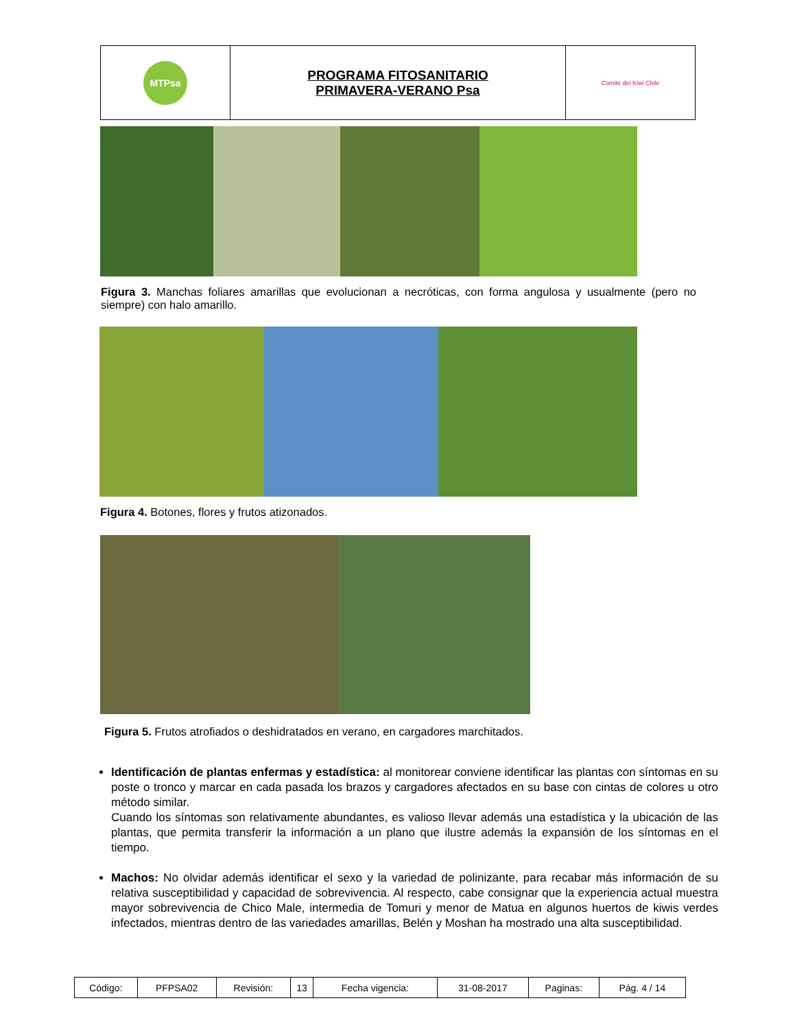| MTPsa | PROGRAMA FITOSANITARIO PRIMAVERA-VERANO Psa | Comité del Kiwi Chile |
Figura 3. Manchas foliares amarillas que evolucionan a necróticas, con forma angulosa y usualmente (pero no siempre) con halo amarillo.
Figura 4. Botones, flores y frutos atizonados.
Figura 5. Frutos atrofiados o deshidratados en verano, en cargadores marchitados.
Identificación de plantas enfermas y estadística: al monitorear conviene identificar las plantas con síntomas en su poste o tronco y marcar en cada pasada los brazos y cargadores afectados en su base con cintas de colores u otro método similar.
Cuando los síntomas son relativamente abundantes, es valioso llevar además una estadística y la ubicación de las plantas, que permita transferir la información a un plano que ilustre además la expansión de los síntomas en el tiempo.
Machos: No olvidar además identificar el sexo y la variedad de polinizante, para recabar más información de su relativa susceptibilidad y capacidad de sobrevivencia. Al respecto, cabe consignar que la experiencia actual muestra mayor sobrevivencia de Chico Male, intermedia de Tomuri y menor de Matua en algunos huertos de kiwis verdes infectados, mientras dentro de las variedades amarillas, Belén y Moshan ha mostrado una alta susceptibilidad.
| Código: | PFPSA02 | Revisión: | 13 | Fecha vigencia: | 31-08-2017 | Paginas: | Pág. 4 / 14 |